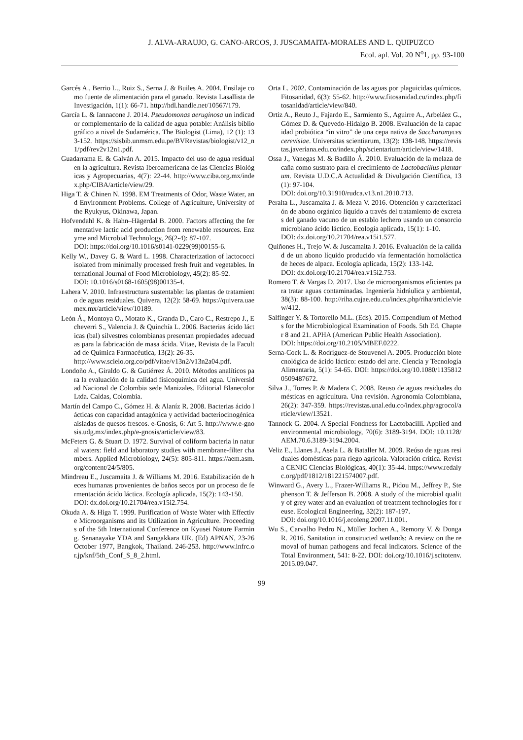J. ALVA-ARAUJO, G. CANO-ARCOS, J. JUSCAMAITA-MORALES AND L. QUIPUZCO
Ecol. apl. Vol. 20 N<sup>o</sup>1, pp. 93-100
Garcés A., Berrio L., Ruiz S., Serna J. & Builes A. 2004. Ensilaje como fuente de alimentación para el ganado. Revista Lasallista de Investigación, 1(1): 66-71. http://hdl.handle.net/10567/179.
García L. & Iannacone J. 2014. Pseudomonas aeruginosa un indicador complementario de la calidad de agua potable: Análisis bibliográfico a nivel de Sudamérica. The Biologist (Lima), 12 (1): 133-152. https://sisbib.unmsm.edu.pe/BVRevistas/biologist/v12_n1/pdf/rev2v12n1.pdf.
Guadarrama E. & Galván A. 2015. Impacto del uso de agua residual en la agricultura. Revista Iberoamericana de las Ciencias Biológicas y Agropecuarias, 4(7): 22-44. http://www.ciba.org.mx/index.php/CIBA/article/view/29.
Higa T. & Chinen N. 1998. EM Treatments of Odor, Waste Water, and Environment Problems. College of Agriculture, University of the Ryukyus, Okinawa, Japan.
Hofvendahl K. & Hahn–Hägerdal B. 2000. Factors affecting the fermentative lactic acid production from renewable resources. Enzyme and Microbial Technology, 26(2-4): 87-107.
DOI: https://doi.org/10.1016/s0141-0229(99)00155-6.
Kelly W., Davey G. & Ward L. 1998. Characterization of lactococci isolated from minimally processed fresh fruit and vegetables. International Journal of Food Microbiology, 45(2): 85-92.
DOI: 10.1016/s0168-1605(98)00135-4.
Lahera V. 2010. Infraestructura sustentable: las plantas de tratamiento de aguas residuales. Quivera, 12(2): 58-69. https://quivera.uaemex.mx/article/view/10189.
León Á., Montoya O., Motato K., Granda D., Caro C., Restrepo J., Echeverri S., Valencia J. & Quinchía L. 2006. Bacterias ácido lácticas (bal) silvestres colombianas presentan propiedades adecuadas para la fabricación de masa ácida. Vitae, Revista de la Facultad de Química Farmacéutica, 13(2): 26-35.
http://www.scielo.org.co/pdf/vitae/v13n2/v13n2a04.pdf.
Londoño A., Giraldo G. & Gutiérrez Á. 2010. Métodos analíticos para la evaluación de la calidad fisicoquímica del agua. Universidad Nacional de Colombia sede Manizales. Editorial Blanecolor Ltda. Caldas, Colombia.
Martín del Campo C., Gómez H. & Alaníz R. 2008. Bacterias ácido lácticas con capacidad antagónica y actividad bacteriocinogénica aisladas de quesos frescos. e-Gnosis, 6: Art 5. http://www.e-gnosis.udg.mx/index.php/e-gnosis/article/view/83.
McFeters G. & Stuart D. 1972. Survival of coliform bacteria in natural waters: field and laboratory studies with membrane-filter chambers. Applied Microbiology, 24(5): 805-811. https://aem.asm.org/content/24/5/805.
Mindreau E., Juscamaita J. & Williams M. 2016. Estabilización de heces humanas provenientes de baños secos por un proceso de fermentación ácido láctica. Ecología aplicada, 15(2): 143-150.
DOI: dx.doi.org/10.21704/rea.v15i2.754.
Okuda A. & Higa T. 1999. Purification of Waste Water with Effective Microorganisms and its Utilization in Agriculture. Proceedings of the 5th International Conference on Kyusei Nature Farming. Senanayake YDA and Sangakkara UR. (Ed) APNAN, 23-26 October 1977, Bangkok, Thailand. 246-253. http://www.infrc.or.jp/knf/5th_Conf_S_8_2.html.
Orta L. 2002. Contaminación de las aguas por plaguicidas químicos. Fitosanidad, 6(3): 55-62. http://www.fitosanidad.cu/index.php/fitosanidad/article/view/840.
Ortiz A., Reuto J., Fajardo E., Sarmiento S., Aguirre A., Arbeláez G., Gómez D. & Quevedo-Hidalgo B. 2008. Evaluación de la capacidad probiótica “in vitro” de una cepa nativa de Saccharomyces cerevisiae. Universitas scientiarum, 13(2): 138-148. https://revistas.javeriana.edu.co/index.php/scientarium/article/view/1418.
Ossa J., Vanegas M. & Badillo Á. 2010. Evaluación de la melaza de caña como sustrato para el crecimiento de Lactobacillus plantarum. Revista U.D.C.A Actualidad & Divulgación Científica, 13(1): 97-104.
DOI: doi.org/10.31910/rudca.v13.n1.2010.713.
Peralta L., Juscamaita J. & Meza V. 2016. Obtención y caracterización de abono orgánico líquido a través del tratamiento de excretas del ganado vacuno de un establo lechero usando un consorcio microbiano ácido láctico. Ecología aplicada, 15(1): 1-10.
DOI: dx.doi.org/10.21704/rea.v15i1.577.
Quiñones H., Trejo W. & Juscamaita J. 2016. Evaluación de la calidad de un abono líquido producido vía fermentación homoláctica de heces de alpaca. Ecología aplicada, 15(2): 133-142.
DOI: dx.doi.org/10.21704/rea.v15i2.753.
Romero T. & Vargas D. 2017. Uso de microorganismos eficientes para tratar aguas contaminadas. Ingeniería hidráulica y ambiental, 38(3): 88-100. http://riha.cujae.edu.cu/index.php/riha/article/view/412.
Salfinger Y. & Tortorello M.L. (Eds). 2015. Compendium of Methods for the Microbiological Examination of Foods. 5th Ed. Chapter 8 and 21. APHA (American Public Health Association).
DOI: https://doi.org/10.2105/MBEF.0222.
Serna-Cock L. & Rodríguez-de Stouvenel A. 2005. Producción biotecnológica de ácido láctico: estado del arte. Ciencia y Tecnología Alimentaria, 5(1): 54-65. DOI: https://doi.org/10.1080/11358120509487672.
Silva J., Torres P. & Madera C. 2008. Reuso de aguas residuales domésticas en agricultura. Una revisión. Agronomía Colombiana, 26(2): 347-359. https://revistas.unal.edu.co/index.php/agrocol/article/view/13521.
Tannock G. 2004. A Special Fondness for Lactobacilli. Applied and environmental microbiology, 70(6): 3189-3194. DOI: 10.1128/AEM.70.6.3189-3194.2004.
Veliz E., Llanes J., Asela L. & Bataller M. 2009. Reúso de aguas residuales domésticas para riego agrícola. Valoración crítica. Revista CENIC Ciencias Biológicas, 40(1): 35-44. https://www.redalyc.org/pdf/1812/181221574007.pdf.
Winward G., Avery L., Frazer-Williams R., Pidou M., Jeffrey P., Stephenson T. & Jefferson B. 2008. A study of the microbial quality of grey water and an evaluation of treatment technologies for reuse. Ecological Engineering, 32(2): 187-197.
DOI: doi.org/10.1016/j.ecoleng.2007.11.001.
Wu S., Carvalho Pedro N., Müller Jochen A., Remony V. & Donga R. 2016. Sanitation in constructed wetlands: A review on the removal of human pathogens and fecal indicators. Science of the Total Environment, 541: 8-22. DOI: doi.org/10.1016/j.scitotenv.2015.09.047.
99